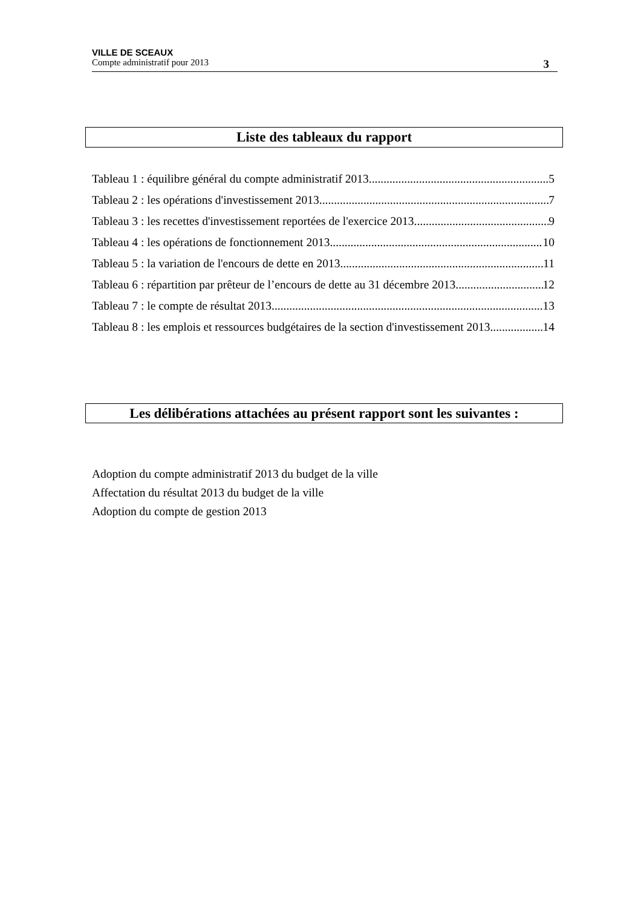VILLE DE SCEAUX
Compte administratif pour 2013 3
Liste des tableaux du rapport
Tableau 1 : équilibre général du compte administratif 2013 5
Tableau 2 : les opérations d'investissement 2013 7
Tableau 3 : les recettes d'investissement reportées de l'exercice 2013 9
Tableau 4 : les opérations de fonctionnement 2013 10
Tableau 5 : la variation de l'encours de dette en 2013 11
Tableau 6 : répartition par prêteur de l’encours de dette au 31 décembre 2013 12
Tableau 7 : le compte de résultat 2013 13
Tableau 8 : les emplois et ressources budgétaires de la section d'investissement 2013 14
Les délibérations attachées au présent rapport sont les suivantes :
Adoption du compte administratif 2013 du budget de la ville
Affectation du résultat 2013 du budget de la ville
Adoption du compte de gestion 2013